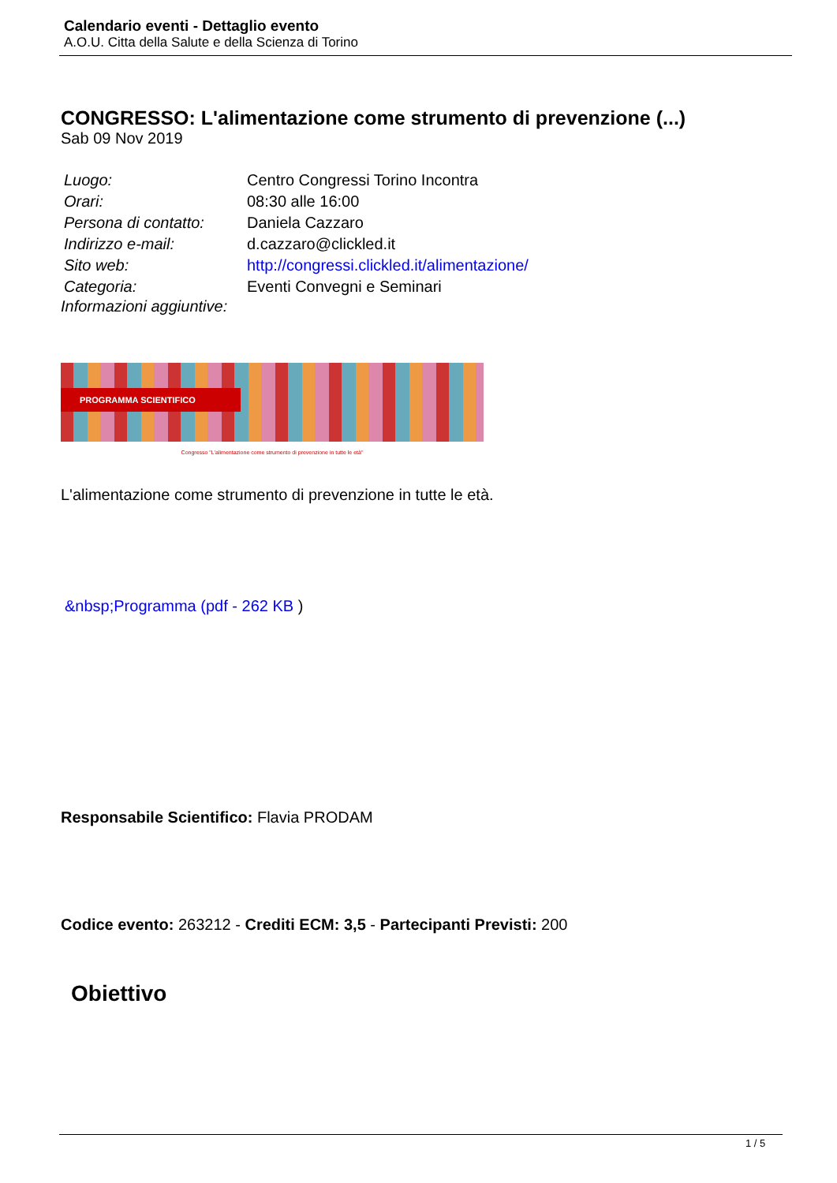Calendario eventi - Dettaglio evento
A.O.U. Citta della Salute e della Scienza di Torino
CONGRESSO: L'alimentazione come strumento di prevenzione (...)
Sab 09 Nov 2019
| Luogo: | Centro Congressi Torino Incontra |
| Orari: | 08:30 alle 16:00 |
| Persona di contatto: | Daniela Cazzaro |
| Indirizzo e-mail: | d.cazzaro@clickled.it |
| Sito web: | http://congressi.clickled.it/alimentazione/ |
| Categoria: | Eventi Convegni e Seminari |
Informazioni aggiuntive:
PROGRAMMA SCIENTIFICO
Congresso "L'alimentazione come strumento di prevenzione in tutte le età"
L'alimentazione come strumento di prevenzione in tutte le età.
&nbsp;Programma (pdf - 262 KB )
Responsabile Scientifico: Flavia PRODAM
Codice evento: 263212 - Crediti ECM: 3,5 - Partecipanti Previsti: 200
Obiettivo
1 / 5